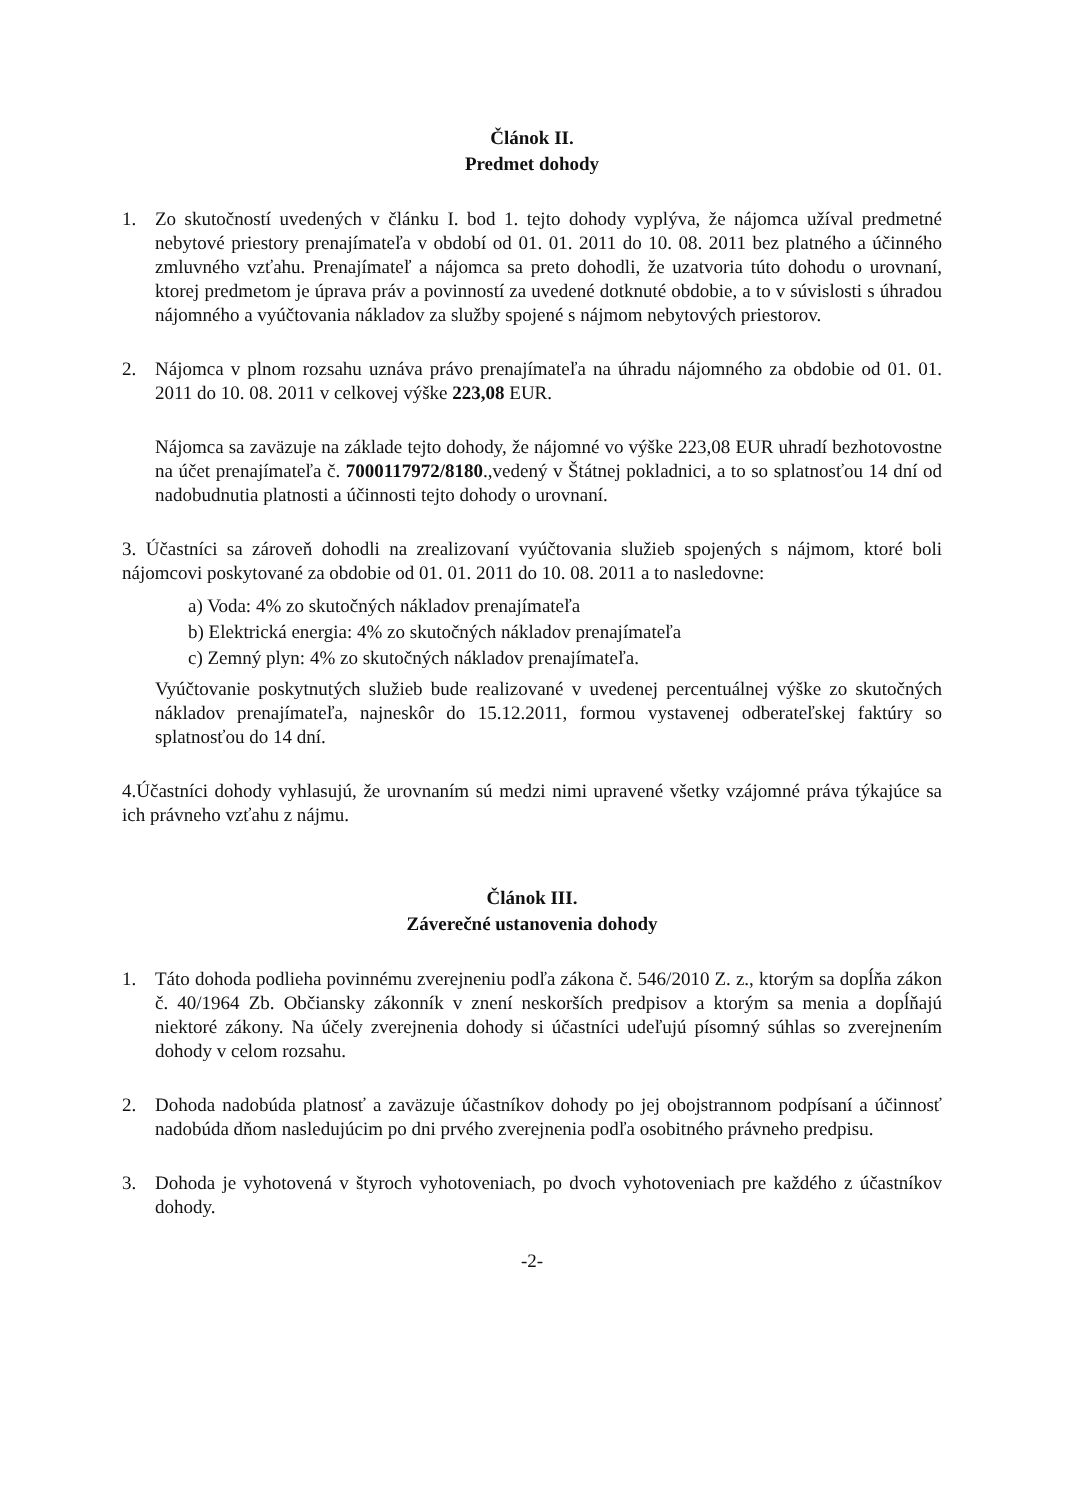Článok II.
Predmet dohody
1. Zo skutočností uvedených v článku I. bod 1. tejto dohody vyplýva, že nájomca užíval predmetné nebytové priestory prenajímateľa v období od 01. 01. 2011 do 10. 08. 2011 bez platného a účinného zmluvného vzťahu. Prenajímateľ a nájomca sa preto dohodli, že uzatvoria túto dohodu o urovnaní, ktorej predmetom je úprava práv a povinností za uvedené dotknuté obdobie, a to v súvislosti s úhradou nájomného a vyúčtovania nákladov za služby spojené s nájmom nebytových priestorov.
2. Nájomca v plnom rozsahu uznáva právo prenajímateľa na úhradu nájomného za obdobie od 01. 01. 2011 do 10. 08. 2011 v celkovej výške 223,08 EUR.
Nájomca sa zaväzuje na základe tejto dohody, že nájomné vo výške 223,08 EUR uhradí bezhotovostne na účet prenajímateľa č. 7000117972/8180.,vedený v Štátnej pokladnici, a to so splatnosťou 14 dní od nadobudnutia platnosti a účinnosti tejto dohody o urovnaní.
3. Účastníci sa zároveň dohodli na zrealizovaní vyúčtovania služieb spojených s nájmom, ktoré boli nájomcovi poskytované za obdobie od 01. 01. 2011 do 10. 08. 2011 a to nasledovne:
a) Voda: 4% zo skutočných nákladov prenajímateľa
b) Elektrická energia: 4% zo skutočných nákladov prenajímateľa
c) Zemný plyn: 4% zo skutočných nákladov prenajímateľa.
Vyúčtovanie poskytnutých služieb bude realizované v uvedenej percentuálnej výške zo skutočných nákladov prenajímateľa, najneskôr do 15.12.2011, formou vystavenej odberateľskej faktúry so splatnosťou do 14 dní.
4.Účastníci dohody vyhlasujú, že urovnaním sú medzi nimi upravené všetky vzájomné práva týkajúce sa ich právneho vzťahu z nájmu.
Článok III.
Záverečné ustanovenia dohody
1. Táto dohoda podlieha povinnému zverejneniu podľa zákona č. 546/2010 Z. z., ktorým sa dopĺňa zákon č. 40/1964 Zb. Občiansky zákonník v znení neskorších predpisov a ktorým sa menia a dopĺňajú niektoré zákony. Na účely zverejnenia dohody si účastníci udeľujú písomný súhlas so zverejnením dohody v celom rozsahu.
2. Dohoda nadobúda platnosť a zaväzuje účastníkov dohody po jej obojstrannom podpísaní a účinnosť nadobúda dňom nasledujúcim po dni prvého zverejnenia podľa osobitného právneho predpisu.
3. Dohoda je vyhotovená v štyroch vyhotoveniach, po dvoch vyhotoveniach pre každého z účastníkov dohody.
-2-